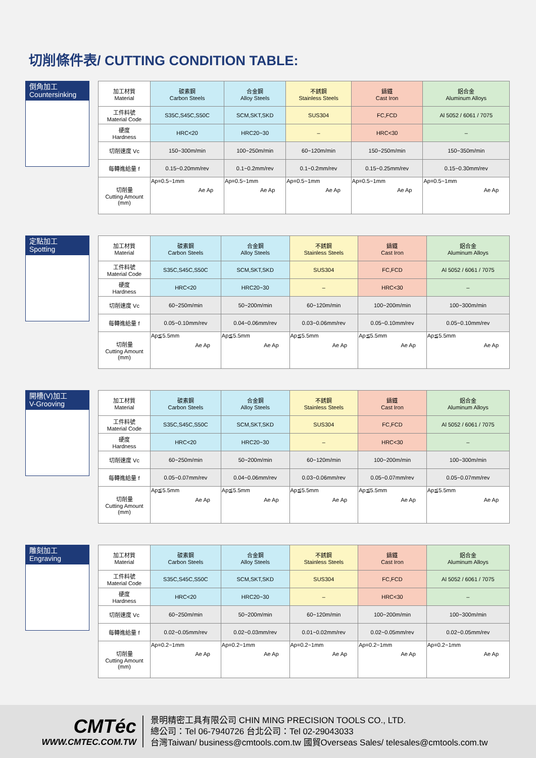切削條件表/ CUTTING CONDITION TABLE:
倒角加工
Countersinking
| 加工材質 Material | 碳素鋼 Carbon Steels | 合金鋼 Alloy Steels | 不銹鋼 Stainless Steels | 鑄鐵 Cast Iron | 鋁合金 Aluminum Alloys |
| 工件料號 Material Code | S35C,S45C,S50C | SCM,SKT,SKD | SUS304 | FC,FCD | Al 5052 / 6061 / 7075 |
| 硬度 Hardness | HRC<20 | HRC20~30 | – | HRC<30 | – |
| 切削速度 Vc | 150~300m/min | 100~250m/min | 60~120m/min | 150~250m/min | 150~350m/min |
| 每轉進給量 f | 0.15~0.20mm/rev | 0.1~0.2mm/rev | 0.1~0.2mm/rev | 0.15~0.25mm/rev | 0.15~0.30mm/rev |
| 切削量 Cutting Amount (mm) | Ap=0.5~1mm Ae Ap | Ap=0.5~1mm Ae Ap | Ap=0.5~1mm Ae Ap | Ap=0.5~1mm Ae Ap | Ap=0.5~1mm Ae Ap |
定點加工
Spotting
| 加工材質 Material | 碳素鋼 Carbon Steels | 合金鋼 Alloy Steels | 不銹鋼 Stainless Steels | 鑄鐵 Cast Iron | 鋁合金 Aluminum Alloys |
| 工件料號 Material Code | S35C,S45C,S50C | SCM,SKT,SKD | SUS304 | FC,FCD | Al 5052 / 6061 / 7075 |
| 硬度 Hardness | HRC<20 | HRC20~30 | – | HRC<30 | – |
| 切削速度 Vc | 60~250m/min | 50~200m/min | 60~120m/min | 100~200m/min | 100~300m/min |
| 每轉進給量 f | 0.05~0.10mm/rev | 0.04~0.06mm/rev | 0.03~0.06mm/rev | 0.05~0.10mm/rev | 0.05~0.10mm/rev |
| 切削量 Cutting Amount (mm) | Ap≦5.5mm Ae Ap | Ap≦5.5mm Ae Ap | Ap≦5.5mm Ae Ap | Ap≦5.5mm Ae Ap | Ap≦5.5mm Ae Ap |
開槽(V)加工
V-Grooving
| 加工材質 Material | 碳素鋼 Carbon Steels | 合金鋼 Alloy Steels | 不銹鋼 Stainless Steels | 鑄鐵 Cast Iron | 鋁合金 Aluminum Alloys |
| 工件料號 Material Code | S35C,S45C,S50C | SCM,SKT,SKD | SUS304 | FC,FCD | Al 5052 / 6061 / 7075 |
| 硬度 Hardness | HRC<20 | HRC20~30 | – | HRC<30 | – |
| 切削速度 Vc | 60~250m/min | 50~200m/min | 60~120m/min | 100~200m/min | 100~300m/min |
| 每轉進給量 f | 0.05~0.07mm/rev | 0.04~0.06mm/rev | 0.03~0.06mm/rev | 0.05~0.07mm/rev | 0.05~0.07mm/rev |
| 切削量 Cutting Amount (mm) | Ap≦5.5mm Ae Ap | Ap≦5.5mm Ae Ap | Ap≦5.5mm Ae Ap | Ap≦5.5mm Ae Ap | Ap≦5.5mm Ae Ap |
雕刻加工
Engraving
| 加工材質 Material | 碳素鋼 Carbon Steels | 合金鋼 Alloy Steels | 不銹鋼 Stainless Steels | 鑄鐵 Cast Iron | 鋁合金 Aluminum Alloys |
| 工件料號 Material Code | S35C,S45C,S50C | SCM,SKT,SKD | SUS304 | FC,FCD | Al 5052 / 6061 / 7075 |
| 硬度 Hardness | HRC<20 | HRC20~30 | – | HRC<30 | – |
| 切削速度 Vc | 60~250m/min | 50~200m/min | 60~120m/min | 100~200m/min | 100~300m/min |
| 每轉進給量 f | 0.02~0.05mm/rev | 0.02~0.03mm/rev | 0.01~0.02mm/rev | 0.02~0.05mm/rev | 0.02~0.05mm/rev |
| 切削量 Cutting Amount (mm) | Ap=0.2~1mm Ae Ap | Ap=0.2~1mm Ae Ap | Ap=0.2~1mm Ae Ap | Ap=0.2~1mm Ae Ap | Ap=0.2~1mm Ae Ap |
CMTéc
WWW.CMTEC.COM.TW
景明精密工具有限公司 CHIN MING PRECISION TOOLS CO., LTD.
總公司：Tel 06-7940726 台北公司：Tel 02-29043033
台灣Taiwan/ business@cmtools.com.tw 國貿Overseas Sales/ telesales@cmtools.com.tw